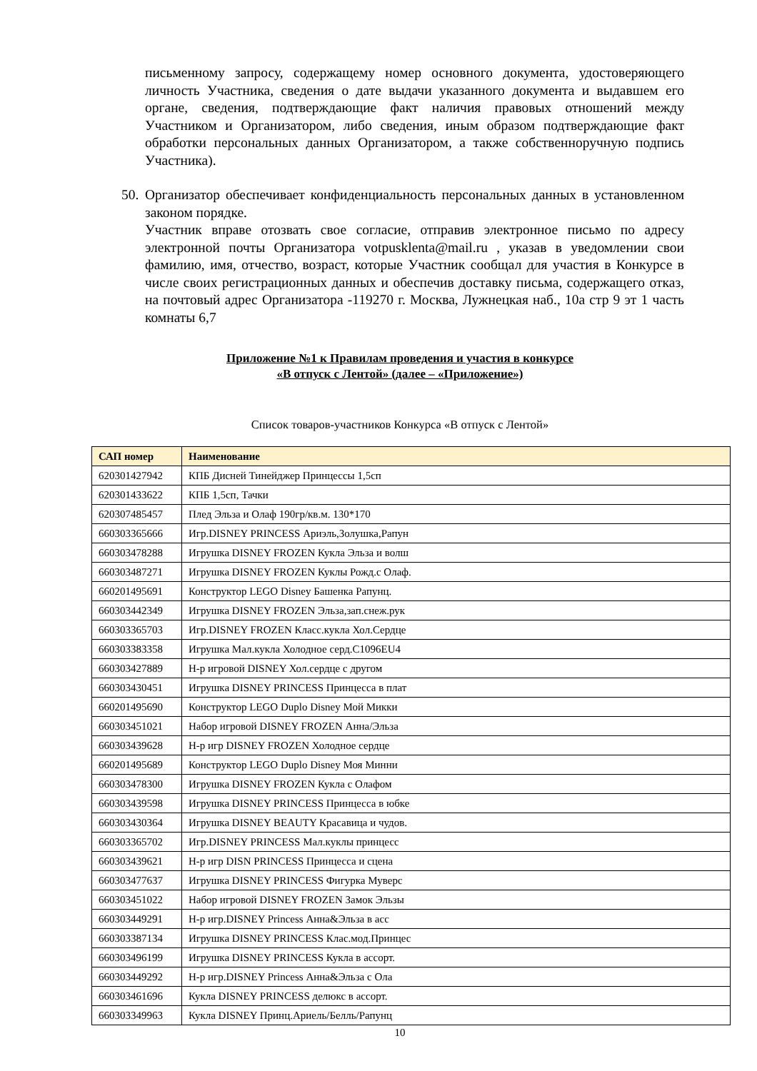письменному запросу, содержащему номер основного документа, удостоверяющего личность Участника, сведения о дате выдачи указанного документа и выдавшем его органе, сведения, подтверждающие факт наличия правовых отношений между Участником и Организатором, либо сведения, иным образом подтверждающие факт обработки персональных данных Организатором, а также собственноручную подпись Участника).
50.
Организатор обеспечивает конфиденциальность персональных данных в установленном законом порядке.
Участник вправе отозвать свое согласие, отправив электронное письмо по адресу электронной почты Организатора votpusklenta@mail.ru , указав в уведомлении свои фамилию, имя, отчество, возраст, которые Участник сообщал для участия в Конкурсе в числе своих регистрационных данных и обеспечив доставку письма, содержащего отказ, на почтовый адрес Организатора -119270 г. Москва, Лужнецкая наб., 10а стр 9 эт 1 часть комнаты 6,7
Приложение №1 к Правилам проведения и участия в конкурсе
«В отпуск с Лентой» (далее – «Приложение»)
Список товаров-участников Конкурса «В отпуск с Лентой»
| САП номер | Наименование |
| --- | --- |
| 620301427942 | КПБ Дисней Тинейджер Принцессы 1,5сп |
| 620301433622 | КПБ 1,5сп, Тачки |
| 620307485457 | Плед Эльза и Олаф 190гр/кв.м. 130*170 |
| 660303365666 | Игр.DISNEY PRINCESS Ариэль,Золушка,Рапун |
| 660303478288 | Игрушка DISNEY FROZEN Кукла Эльза и волш |
| 660303487271 | Игрушка DISNEY FROZEN Куклы Рожд.с Олаф. |
| 660201495691 | Конструктор LEGO Disney Башенка Рапунц. |
| 660303442349 | Игрушка DISNEY FROZEN Эльза,зап.снеж.рук |
| 660303365703 | Игр.DISNEY FROZEN Класс.кукла Хол.Сердце |
| 660303383358 | Игрушка Мал.кукла Холодное серд.C1096EU4 |
| 660303427889 | Н-р игровой DISNEY Хол.сердце с другом |
| 660303430451 | Игрушка DISNEY PRINCESS Принцесса в плат |
| 660201495690 | Конструктор LEGO Duplo Disney Мой Микки |
| 660303451021 | Набор игровой DISNEY FROZEN Анна/Эльза |
| 660303439628 | Н-р игр DISNEY FROZEN Холодное сердце |
| 660201495689 | Конструктор LEGO Duplo Disney Моя Минни |
| 660303478300 | Игрушка DISNEY FROZEN Кукла с Олафом |
| 660303439598 | Игрушка DISNEY PRINCESS Принцесса в юбке |
| 660303430364 | Игрушка DISNEY BEAUTY Красавица и чудов. |
| 660303365702 | Игр.DISNEY PRINCESS Мал.куклы принцесс |
| 660303439621 | Н-р игр DISN PRINCESS Принцесса и сцена |
| 660303477637 | Игрушка DISNEY PRINCESS Фигурка Муверс |
| 660303451022 | Набор игровой DISNEY FROZEN Замок Эльзы |
| 660303449291 | Н-р игр.DISNEY Princess Анна&Эльза в асс |
| 660303387134 | Игрушка DISNEY PRINCESS Клас.мод.Принцес |
| 660303496199 | Игрушка DISNEY PRINCESS Кукла в ассорт. |
| 660303449292 | Н-р игр.DISNEY Princess Анна&Эльза с Ола |
| 660303461696 | Кукла DISNEY PRINCESS делюкс в ассорт. |
| 660303349963 | Кукла DISNEY Принц.Ариель/Белль/Рапунц |
10